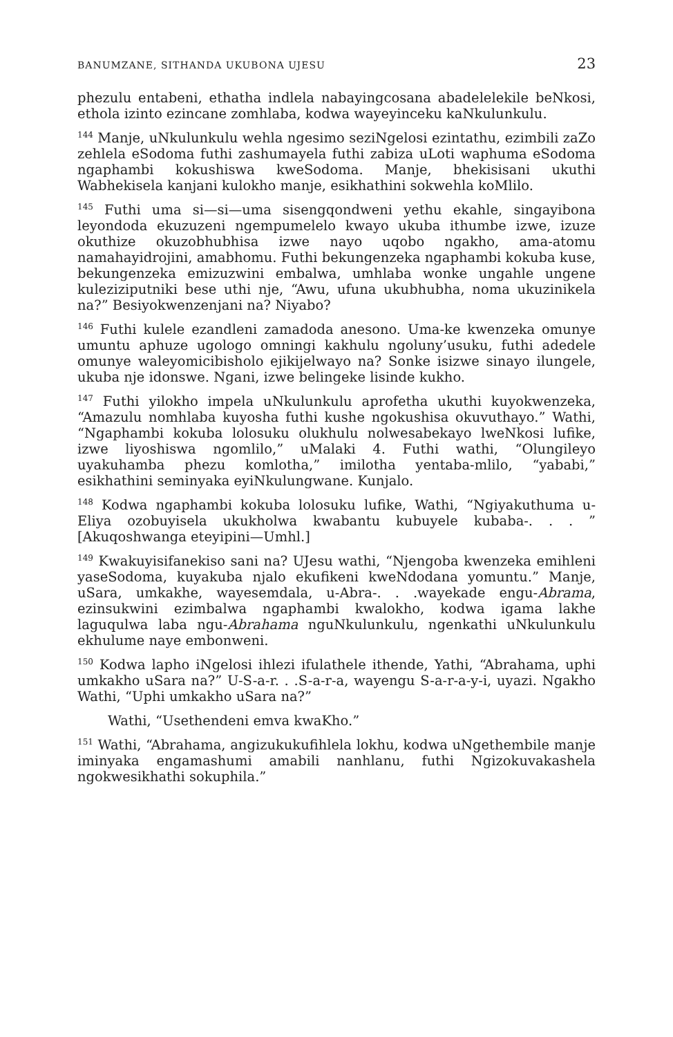BANUMZANE, SITHANDA UKUBONA UJESU 23
phezulu entabeni, ethatha indlela nabayingcosana abadelelekile beNkosi, ethola izinto ezincane zomhlaba, kodwa wayeyinceku kaNkulunkulu.
<sup>144</sup> Manje, uNkulunkulu wehla ngesimo seziNgelosi ezintathu, ezimbili zaZo zehlela eSodoma futhi zashumayela futhi zabiza uLoti waphuma eSodoma ngaphambi kokushiswa kweSodoma. Manje, bhekisisani ukuthi Wabhekisela kanjani kulokho manje, esikhathini sokwehla koMlilo.
<sup>145</sup> Futhi uma si—si—uma sisengqondweni yethu ekahle, singayibona leyondoda ekuzuzeni ngempumelelo kwayo ukuba ithumbe izwe, izuze okuthize okuzobhubhisa izwe nayo uqobo ngakho, ama-atomu namahayidrojini, amabhomu. Futhi bekungenzeka ngaphambi kokuba kuse, bekungenzeka emizuzwini embalwa, umhlaba wonke ungahle ungene kuleziziputniki bese uthi nje, “Awu, ufuna ukubhubha, noma ukuzinikela na?” Besiyokwenzenjani na? Niyabo?
<sup>146</sup> Futhi kulele ezandleni zamadoda anesono. Uma-ke kwenzeka omunye umuntu aphuze ugologo omningi kakhulu ngoluny’usuku, futhi adedele omunye waleyomicibisholo ejikijelwayo na? Sonke isizwe sinayo ilungele, ukuba nje idonswe. Ngani, izwe belingeke lisinde kukho.
<sup>147</sup> Futhi yilokho impela uNkulunkulu aprofetha ukuthi kuyokwenzeka, “Amazulu nomhlaba kuyosha futhi kushe ngokushisa okuvuthayo.” Wathi, “Ngaphambi kokuba lolosuku olukhulu nolwesabekayo lweNkosi lufike, izwe liyoshiswa ngomlilo,” uMalaki 4. Futhi wathi, “Olungileyo uyakuhamba phezu komlotha,” imilotha yentaba-mlilo, “yababi,” esikhathini seminyaka eyiNkulungwane. Kunjalo.
<sup>148</sup> Kodwa ngaphambi kokuba lolosuku lufike, Wathi, “Ngiyakuthuma u-Eliya ozobuyisela ukukholwa kwabantu kubuyele kubaba-. . . ” [Akuqoshwanga eteyipini—Umhl.]
<sup>149</sup> Kwakuyisifanekiso sani na? UJesu wathi, “Njengoba kwenzeka emihleni yaseSodoma, kuyakuba njalo ekufikeni kweNdodana yomuntu.” Manje, uSara, umkakhe, wayesemdala, u-Abra-. . .wayekade engu-Abrama, ezinsukwini ezimbalwa ngaphambi kwalokho, kodwa igama lakhe laguqulwa laba ngu-Abrahama nguNkulunkulu, ngenkathi uNkulunkulu ekhulume naye embonweni.
<sup>150</sup> Kodwa lapho iNgelosi ihlezi ifulathele ithende, Yathi, “Abrahama, uphi umkakho uSara na?” U-S-a-r. . .S-a-r-a, wayengu S-a-r-a-y-i, uyazi. Ngakho Wathi, “Uphi umkakho uSara na?”
Wathi, “Usethendeni emva kwaKho.”
<sup>151</sup> Wathi, “Abrahama, angizukukufihlela lokhu, kodwa uNgethembile manje iminyaka engamashumi amabili nanhlanu, futhi Ngizokuvakashela ngokwesikhathi sokuphila.”